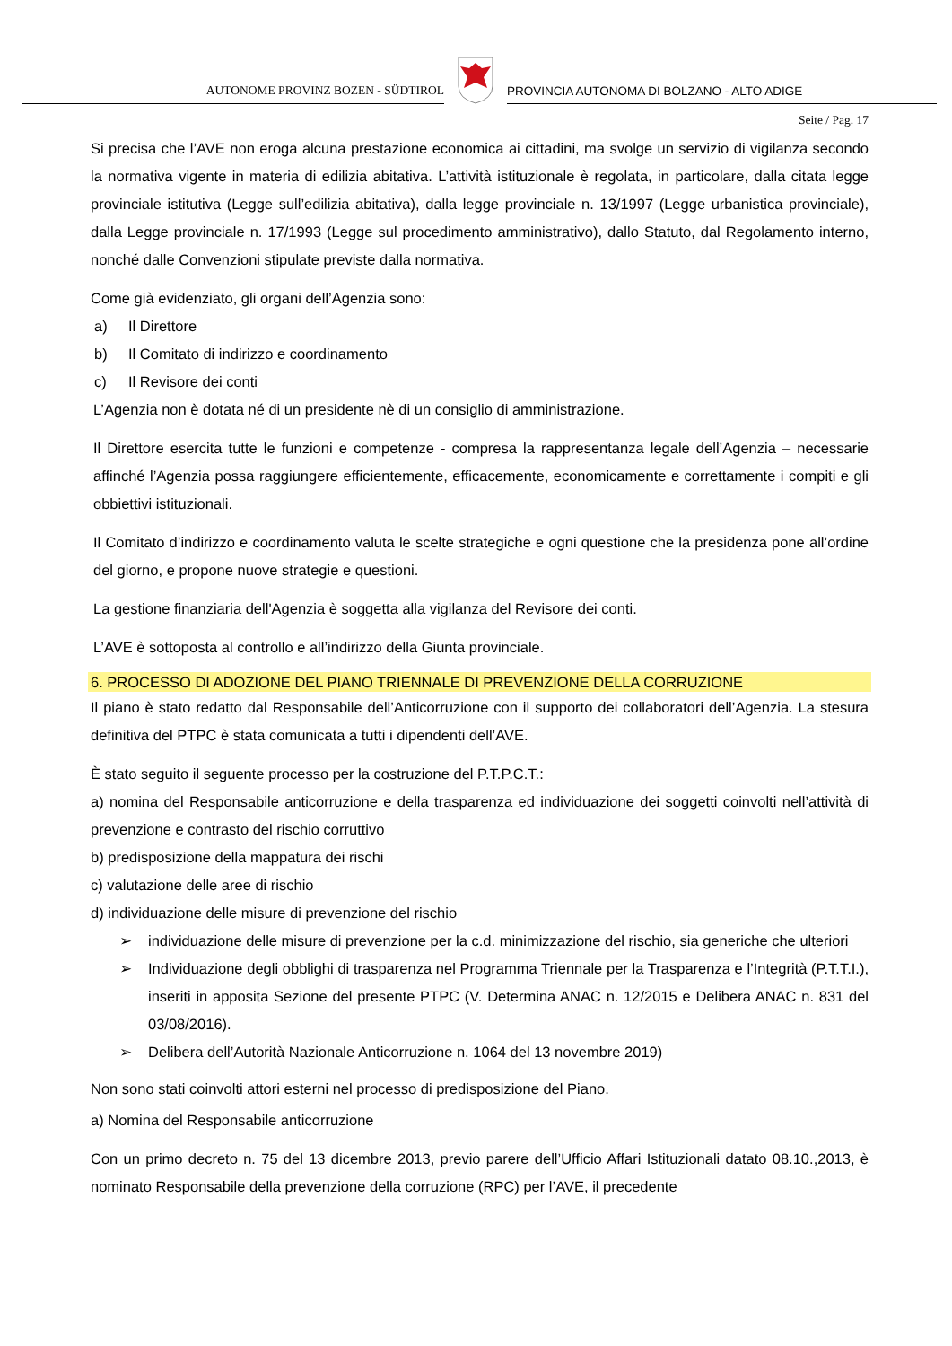AUTONOME PROVINZ BOZEN - SÜDTIROL
PROVINCIA AUTONOMA DI BOLZANO - ALTO ADIGE
Seite / Pag. 17
Si precisa che l’AVE non eroga alcuna prestazione economica ai cittadini, ma svolge un servizio di vigilanza secondo la normativa vigente in materia di edilizia abitativa. L’attività istituzionale è regolata, in particolare, dalla citata legge provinciale istitutiva (Legge sull’edilizia abitativa), dalla legge provinciale n. 13/1997 (Legge urbanistica provinciale), dalla Legge provinciale n. 17/1993 (Legge sul procedimento amministrativo), dallo Statuto, dal Regolamento interno, nonché dalle Convenzioni stipulate previste dalla normativa.
Come già evidenziato, gli organi dell’Agenzia sono:
a) Il Direttore
b) Il Comitato di indirizzo e coordinamento
c) Il Revisore dei conti
L’Agenzia non è dotata né di un presidente nè di un consiglio di amministrazione.
Il Direttore esercita tutte le funzioni e competenze - compresa la rappresentanza legale dell’Agenzia – necessarie affinché l’Agenzia possa raggiungere efficientemente, efficacemente, economicamente e correttamente i compiti e gli obbiettivi istituzionali.
Il Comitato d’indirizzo e coordinamento valuta le scelte strategiche e ogni questione che la presidenza pone all’ordine del giorno, e propone nuove strategie e questioni.
La gestione finanziaria dell'Agenzia è soggetta alla vigilanza del Revisore dei conti.
L’AVE è sottoposta al controllo e all’indirizzo della Giunta provinciale.
6. PROCESSO DI ADOZIONE DEL PIANO TRIENNALE DI PREVENZIONE DELLA CORRUZIONE
Il piano è stato redatto dal Responsabile dell’Anticorruzione con il supporto dei collaboratori dell’Agenzia. La stesura definitiva del PTPC è stata comunicata a tutti i dipendenti dell’AVE.
È stato seguito il seguente processo per la costruzione del P.T.P.C.T.:
a) nomina del Responsabile anticorruzione e della trasparenza ed individuazione dei soggetti coinvolti nell’attività di prevenzione e contrasto del rischio corruttivo
b) predisposizione della mappatura dei rischi
c) valutazione delle aree di rischio
d) individuazione delle misure di prevenzione del rischio
➢ individuazione delle misure di prevenzione per la c.d. minimizzazione del rischio, sia generiche che ulteriori
➢ Individuazione degli obblighi di trasparenza nel Programma Triennale per la Trasparenza e l’Integrità (P.T.T.I.), inseriti in apposita Sezione del presente PTPC (V. Determina ANAC n. 12/2015 e Delibera ANAC n. 831 del 03/08/2016).
➢ Delibera dell’Autorità Nazionale Anticorruzione n. 1064 del 13 novembre 2019)
Non sono stati coinvolti attori esterni nel processo di predisposizione del Piano.
a) Nomina del Responsabile anticorruzione
Con un primo decreto n. 75 del 13 dicembre 2013, previo parere dell’Ufficio Affari Istituzionali datato 08.10.,2013, è nominato Responsabile della prevenzione della corruzione (RPC) per l’AVE, il precedente